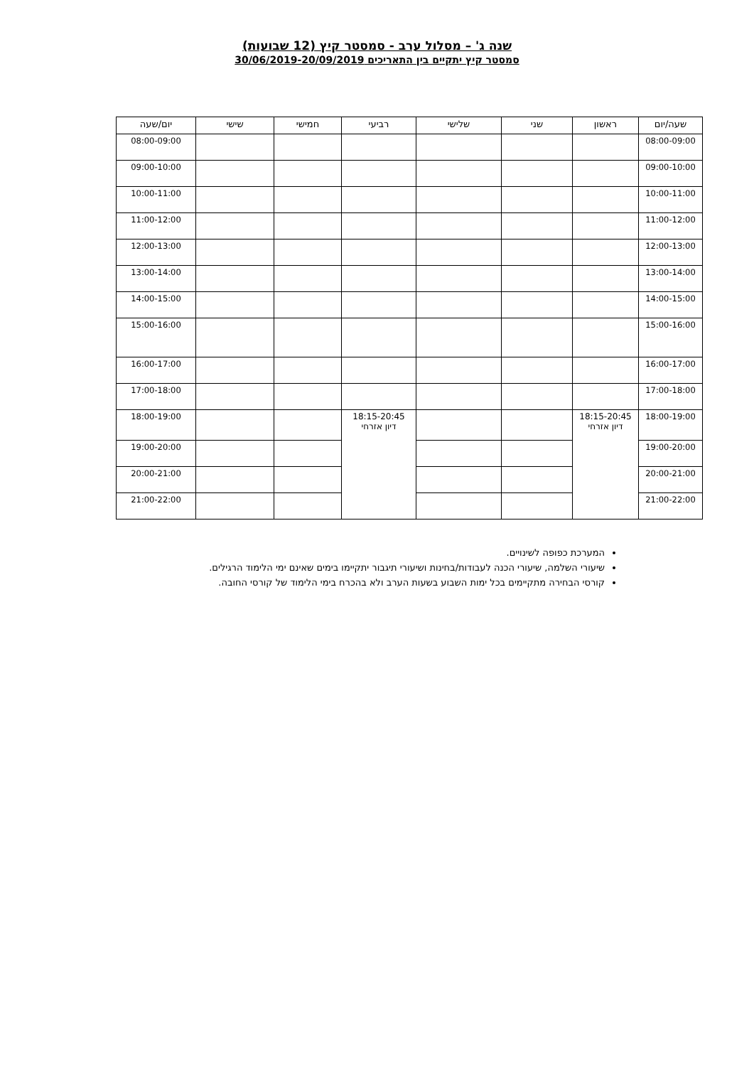שנה ג' – מסלול ערב - סמסטר קיץ (12 שבועות)
סמסטר קיץ יתקיים בין התאריכים 30/06/2019-20/09/2019
| שעה/יום | ראשון | שני | שלישי | רביעי | חמישי | שישי | יום/שעה |
| --- | --- | --- | --- | --- | --- | --- | --- |
| 08:00-09:00 | | | | | | | 08:00-09:00 |
| 09:00-10:00 | | | | | | | 09:00-10:00 |
| 10:00-11:00 | | | | | | | 10:00-11:00 |
| 11:00-12:00 | | | | | | | 11:00-12:00 |
| 12:00-13:00 | | | | | | | 12:00-13:00 |
| 13:00-14:00 | | | | | | | 13:00-14:00 |
| 14:00-15:00 | | | | | | | 14:00-15:00 |
| 15:00-16:00 | | | | | | | 15:00-16:00 |
| 16:00-17:00 | | | | | | | 16:00-17:00 |
| 17:00-18:00 | | | | | | | 17:00-18:00 |
| 18:00-19:00 | 18:15-20:45 דיון אזרחי | | | 18:15-20:45 דיון אזרחי | | | 18:00-19:00 |
| 19:00-20:00 | | | | | | | 19:00-20:00 |
| 20:00-21:00 | | | | | | | 20:00-21:00 |
| 21:00-22:00 | | | | | | | 21:00-22:00 |
המערכת כפופה לשינויים.
שיעורי השלמה, שיעורי הכנה לעבודות/בחינות ושיעורי תיגבור יתקיימו בימים שאינם ימי הלימוד הרגילים.
קורסי הבחירה מתקיימים בכל ימות השבוע בשעות הערב ולא בהכרח בימי הלימוד של קורסי החובה.